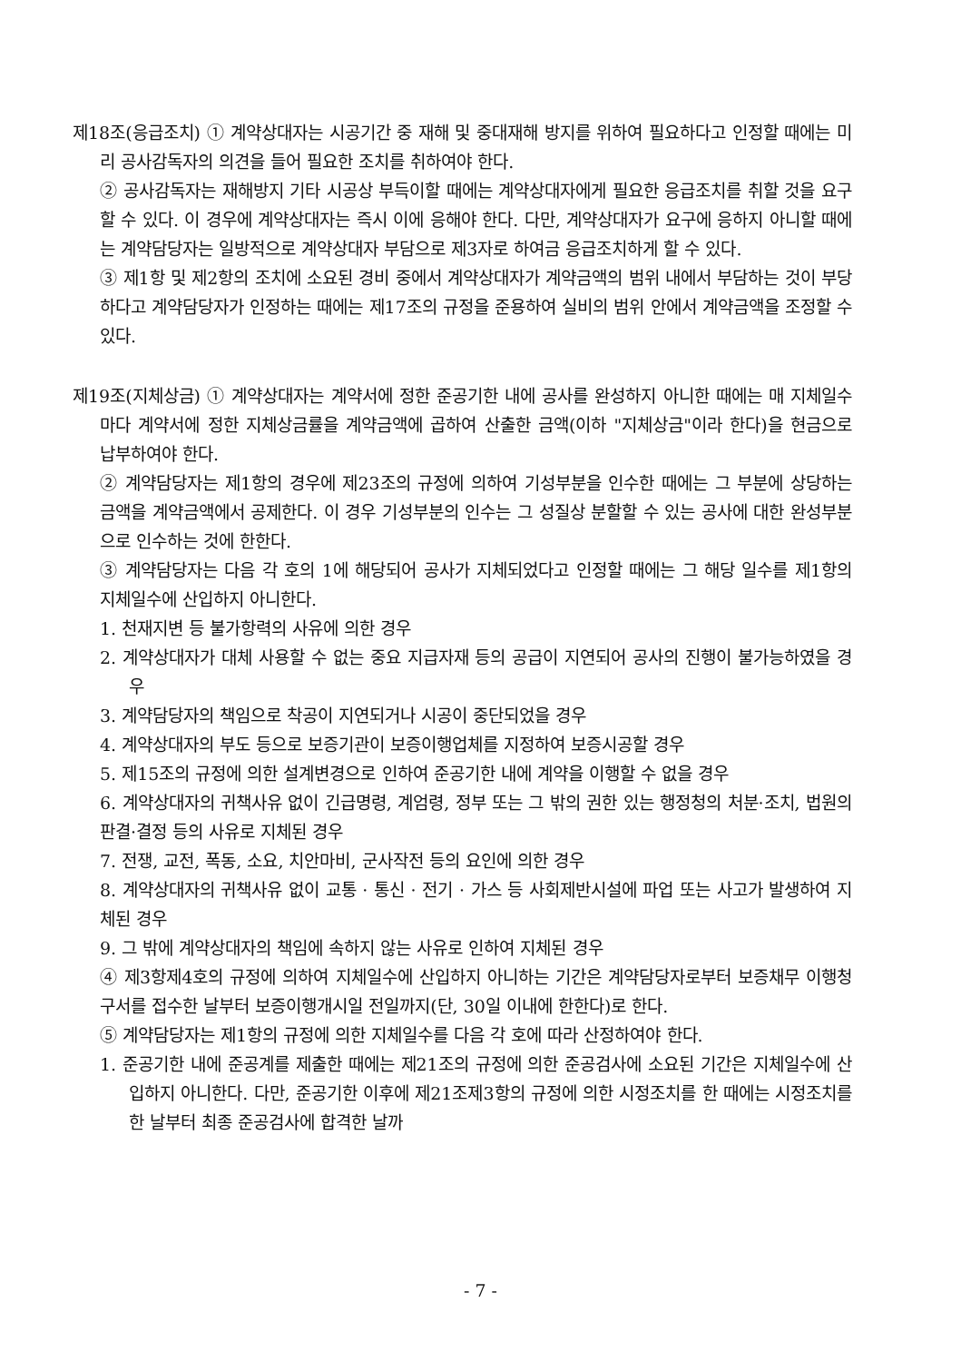제18조(응급조치) ① 계약상대자는 시공기간 중 재해 및 중대재해 방지를 위하여 필요하다고 인정할 때에는 미리 공사감독자의 의견을 들어 필요한 조치를 취하여야 한다.
② 공사감독자는 재해방지 기타 시공상 부득이할 때에는 계약상대자에게 필요한 응급조치를 취할 것을 요구할 수 있다. 이 경우에 계약상대자는 즉시 이에 응해야 한다. 다만, 계약상대자가 요구에 응하지 아니할 때에는 계약담당자는 일방적으로 계약상대자 부담으로 제3자로 하여금 응급조치하게 할 수 있다.
③ 제1항 및 제2항의 조치에 소요된 경비 중에서 계약상대자가 계약금액의 범위 내에서 부담하는 것이 부당하다고 계약담당자가 인정하는 때에는 제17조의 규정을 준용하여 실비의 범위 안에서 계약금액을 조정할 수 있다.
제19조(지체상금) ① 계약상대자는 계약서에 정한 준공기한 내에 공사를 완성하지 아니한 때에는 매 지체일수마다 계약서에 정한 지체상금률을 계약금액에 곱하여 산출한 금액(이하 "지체상금"이라 한다)을 현금으로 납부하여야 한다.
② 계약담당자는 제1항의 경우에 제23조의 규정에 의하여 기성부분을 인수한 때에는 그 부분에 상당하는 금액을 계약금액에서 공제한다. 이 경우 기성부분의 인수는 그 성질상 분할할 수 있는 공사에 대한 완성부분으로 인수하는 것에 한한다.
③ 계약담당자는 다음 각 호의 1에 해당되어 공사가 지체되었다고 인정할 때에는 그 해당 일수를 제1항의 지체일수에 산입하지 아니한다.
1. 천재지변 등 불가항력의 사유에 의한 경우
2. 계약상대자가 대체 사용할 수 없는 중요 지급자재 등의 공급이 지연되어 공사의 진행이 불가능하였을 경우
3. 계약담당자의 책임으로 착공이 지연되거나 시공이 중단되었을 경우
4. 계약상대자의 부도 등으로 보증기관이 보증이행업체를 지정하여 보증시공할 경우
5. 제15조의 규정에 의한 설계변경으로 인하여 준공기한 내에 계약을 이행할 수 없을 경우
6. 계약상대자의 귀책사유 없이 긴급명령, 계엄령, 정부 또는 그 밖의 권한 있는 행정청의 처분·조치, 법원의 판결·결정 등의 사유로 지체된 경우
7. 전쟁, 교전, 폭동, 소요, 치안마비, 군사작전 등의 요인에 의한 경우
8. 계약상대자의 귀책사유 없이 교통 · 통신 · 전기 · 가스 등 사회제반시설에 파업 또는 사고가 발생하여 지체된 경우
9. 그 밖에 계약상대자의 책임에 속하지 않는 사유로 인하여 지체된 경우
④ 제3항제4호의 규정에 의하여 지체일수에 산입하지 아니하는 기간은 계약담당자로부터 보증채무 이행청구서를 접수한 날부터 보증이행개시일 전일까지(단, 30일 이내에 한한다)로 한다.
⑤ 계약담당자는 제1항의 규정에 의한 지체일수를 다음 각 호에 따라 산정하여야 한다.
1. 준공기한 내에 준공계를 제출한 때에는 제21조의 규정에 의한 준공검사에 소요된 기간은 지체일수에 산입하지 아니한다. 다만, 준공기한 이후에 제21조제3항의 규정에 의한 시정조치를 한 때에는 시정조치를 한 날부터 최종 준공검사에 합격한 날까
- 7 -